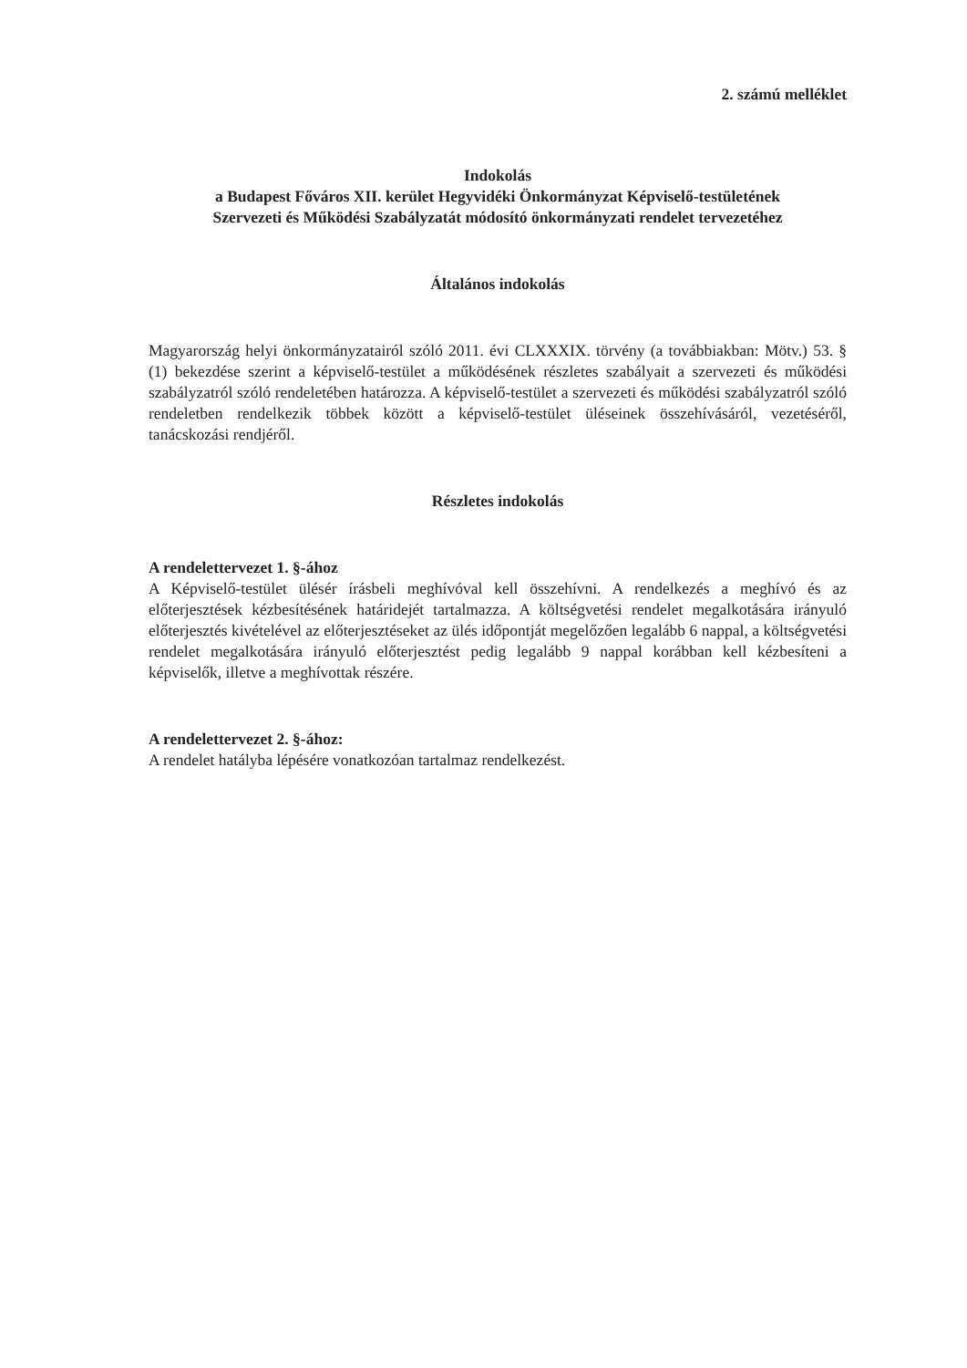2. számú melléklet
Indokolás
a Budapest Főváros XII. kerület Hegyvidéki Önkormányzat Képviselő-testületének
Szervezeti és Működési Szabályzatát módosító önkormányzati rendelet tervezetéhez
Általános indokolás
Magyarország helyi önkormányzatairól szóló 2011. évi CLXXXIX. törvény (a továbbiakban: Mötv.) 53. § (1) bekezdése szerint a képviselő-testület a működésének részletes szabályait a szervezeti és működési szabályzatról szóló rendeletében határozza. A képviselő-testület a szervezeti és működési szabályzatról szóló rendeletben rendelkezik többek között a képviselő-testület üléseinek összehívásáról, vezetéséről, tanácskozási rendjéről.
Részletes indokolás
A rendelettervezet 1. §-ához
A Képviselő-testület ülésér írásbeli meghívóval kell összehívni. A rendelkezés a meghívó és az előterjesztések kézbesítésének határidejét tartalmazza. A költségvetési rendelet megalkotására irányuló előterjesztés kivételével az előterjesztéseket az ülés időpontját megelőzően legalább 6 nappal, a költségvetési rendelet megalkotására irányuló előterjesztést pedig legalább 9 nappal korábban kell kézbesíteni a képviselők, illetve a meghívottak részére.
A rendelettervezet 2. §-ához:
A rendelet hatályba lépésére vonatkozóan tartalmaz rendelkezést.